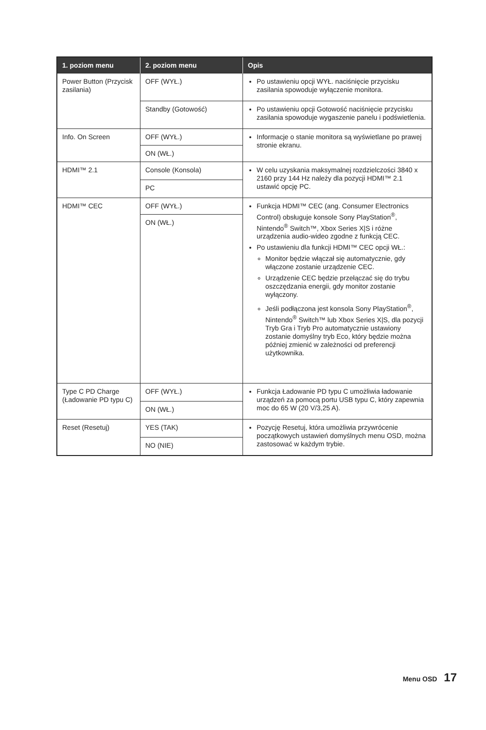| 1. poziom menu | 2. poziom menu | Opis |
| --- | --- | --- |
| Power Button (Przycisk zasilania) | OFF (WYŁ.) | Po ustawieniu opcji WYŁ. naciśnięcie przycisku zasilania spowoduje wyłączenie monitora. |
| | Standby (Gotowość) | Po ustawieniu opcji Gotowość naciśnięcie przycisku zasilania spowoduje wygaszenie panelu i podświetlenia. |
| Info. On Screen | OFF (WYŁ.) | Informacje o stanie monitora są wyświetlane po prawej stronie ekranu. |
| | ON (WŁ.) | |
| HDMI™ 2.1 | Console (Konsola) | W celu uzyskania maksymalnej rozdzielczości 3840 x 2160 przy 144 Hz należy dla pozycji HDMI™ 2.1 ustawić opcję PC. |
| | PC | |
| HDMI™ CEC | OFF (WYŁ.) | Funkcja HDMI™ CEC (ang. Consumer Electronics Control) obsługuje konsole Sony PlayStation<sup>®</sup>, Nintendo<sup>®</sup> Switch™, Xbox Series X/S i różne urządzenia audio-wideo zgodne z funkcją CEC. Po ustawieniu dla funkcji HDMI™ CEC opcji WŁ.: Monitor będzie włączał się automatycznie, gdy włączone zostanie urządzenie CEC. Urządzenie CEC będzie przełączać się do trybu oszczędzania energii, gdy monitor zostanie wyłączony. Jeśli podłączona jest konsola Sony PlayStation<sup>®</sup>, Nintendo<sup>®</sup> Switch™ lub Xbox Series X/S, dla pozycji Tryb Gra i Tryb Pro automatycznie ustawiony zostanie domyślny tryb Eco, który będzie można później zmienić w zależności od preferencji użytkownika. |
| | ON (WŁ.) | |
| Type C PD Charge (Ładowanie PD typu C) | OFF (WYŁ.) | Funkcja Ładowanie PD typu C umożliwia ładowanie urządzeń za pomocą portu USB typu C, który zapewnia moc do 65 W (20 V/3,25 A). |
| | ON (WŁ.) | |
| Reset (Resetuj) | YES (TAK) | Pozycję Resetuj, która umożliwia przywrócenie początkowych ustawień domyślnych menu OSD, można zastosować w każdym trybie. |
| | NO (NIE) | |
Menu OSD 17